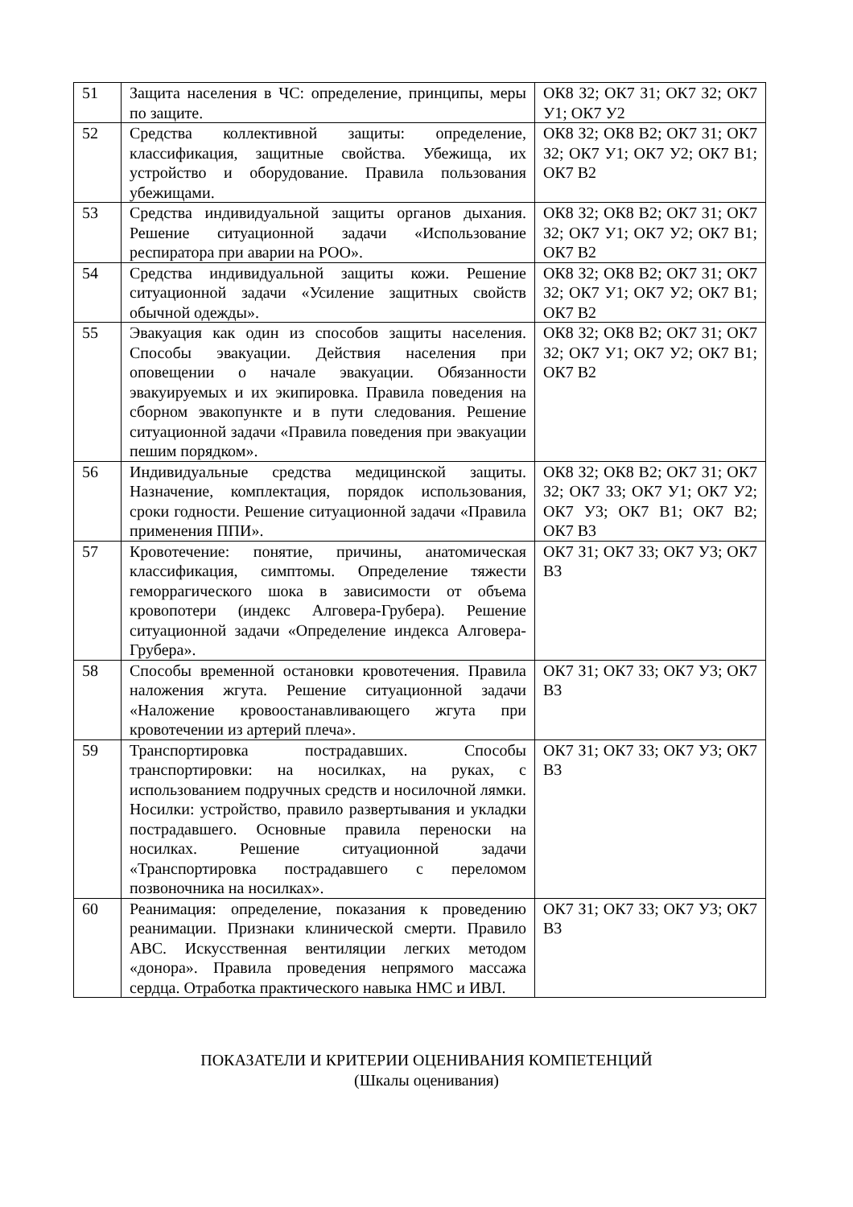| 51 | Защита населения в ЧС: определение, принципы, меры по защите. | ОК8 З2; ОК7 З1; ОК7 З2; ОК7 У1; ОК7 У2 |
| 52 | Средства коллективной защиты: определение, классификация, защитные свойства. Убежища, их устройство и оборудование. Правила пользования убежищами. | ОК8 З2; ОК8 В2; ОК7 З1; ОК7 З2; ОК7 У1; ОК7 У2; ОК7 В1; ОК7 В2 |
| 53 | Средства индивидуальной защиты органов дыхания. Решение ситуационной задачи «Использование респиратора при аварии на РОО». | ОК8 З2; ОК8 В2; ОК7 З1; ОК7 З2; ОК7 У1; ОК7 У2; ОК7 В1; ОК7 В2 |
| 54 | Средства индивидуальной защиты кожи. Решение ситуационной задачи «Усиление защитных свойств обычной одежды». | ОК8 З2; ОК8 В2; ОК7 З1; ОК7 З2; ОК7 У1; ОК7 У2; ОК7 В1; ОК7 В2 |
| 55 | Эвакуация как один из способов защиты населения. Способы эвакуации. Действия населения при оповещении о начале эвакуации. Обязанности эвакуируемых и их экипировка. Правила поведения на сборном эвакопункте и в пути следования. Решение ситуационной задачи «Правила поведения при эвакуации пешим порядком». | ОК8 З2; ОК8 В2; ОК7 З1; ОК7 З2; ОК7 У1; ОК7 У2; ОК7 В1; ОК7 В2 |
| 56 | Индивидуальные средства медицинской защиты. Назначение, комплектация, порядок использования, сроки годности. Решение ситуационной задачи «Правила применения ППИ». | ОК8 З2; ОК8 В2; ОК7 З1; ОК7 З2; ОК7 З3; ОК7 У1; ОК7 У2; ОК7 У3; ОК7 В1; ОК7 В2; ОК7 В3 |
| 57 | Кровотечение: понятие, причины, анатомическая классификация, симптомы. Определение тяжести геморрагического шока в зависимости от объема кровопотери (индекс Алговера-Грубера). Решение ситуационной задачи «Определение индекса Алговера-Грубера». | ОК7 З1; ОК7 З3; ОК7 У3; ОК7 В3 |
| 58 | Способы временной остановки кровотечения. Правила наложения жгута. Решение ситуационной задачи «Наложение кровоостанавливающего жгута при кровотечении из артерий плеча». | ОК7 З1; ОК7 З3; ОК7 У3; ОК7 В3 |
| 59 | Транспортировка пострадавших. Способы транспортировки: на носилках, на руках, с использованием подручных средств и носилочной лямки. Носилки: устройство, правило развертывания и укладки пострадавшего. Основные правила переноски на носилках. Решение ситуационной задачи «Транспортировка пострадавшего с переломом позвоночника на носилках». | ОК7 З1; ОК7 З3; ОК7 У3; ОК7 В3 |
| 60 | Реанимация: определение, показания к проведению реанимации. Признаки клинической смерти. Правило АВС. Искусственная вентиляции легких методом «донора». Правила проведения непрямого массажа сердца. Отработка практического навыка НМС и ИВЛ. | ОК7 З1; ОК7 З3; ОК7 У3; ОК7 В3 |
ПОКАЗАТЕЛИ И КРИТЕРИИ ОЦЕНИВАНИЯ КОМПЕТЕНЦИЙ
(Шкалы оценивания)